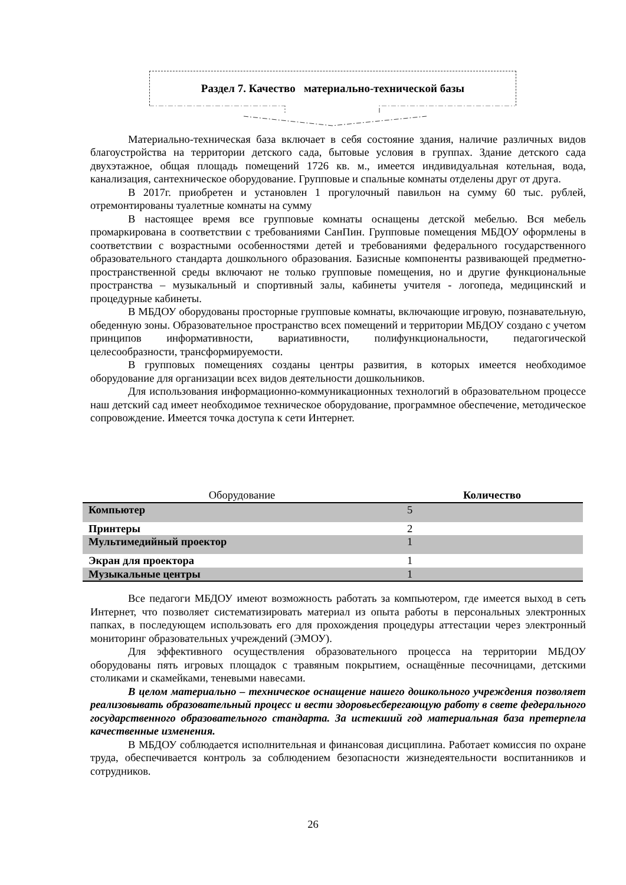Раздел 7. Качество материально-технической базы
Материально-техническая база включает в себя состояние здания, наличие различных видов благоустройства на территории детского сада, бытовые условия в группах. Здание детского сада двухэтажное, общая площадь помещений 1726 кв. м., имеется индивидуальная котельная, вода, канализация, сантехническое оборудование. Групповые и спальные комнаты отделены друг от друга.
В 2017г. приобретен и установлен 1 прогулочный павильон на сумму 60 тыс. рублей, отремонтированы туалетные комнаты на сумму
В настоящее время все групповые комнаты оснащены детской мебелью. Вся мебель промаркирована в соответствии с требованиями СанПин. Групповые помещения МБДОУ оформлены в соответствии с возрастными особенностями детей и требованиями федерального государственного образовательного стандарта дошкольного образования. Базисные компоненты развивающей предметно- пространственной среды включают не только групповые помещения, но и другие функциональные пространства – музыкальный и спортивный залы, кабинеты учителя - логопеда, медицинский и процедурные кабинеты.
В МБДОУ оборудованы просторные групповые комнаты, включающие игровую, познавательную, обеденную зоны. Образовательное пространство всех помещений и территории МБДОУ создано с учетом принципов информативности, вариативности, полифункциональности, педагогической целесообразности, трансформируемости.
В групповых помещениях созданы центры развития, в которых имеется необходимое оборудование для организации всех видов деятельности дошкольников.
Для использования информационно-коммуникационных технологий в образовательном процессе наш детский сад имеет необходимое техническое оборудование, программное обеспечение, методическое сопровождение. Имеется точка доступа к сети Интернет.
| Оборудование | Количество |
| --- | --- |
| Компьютер | 5 |
| Принтеры | 2 |
| Мультимедийный проектор | 1 |
| Экран для проектора | 1 |
| Музыкальные центры | 1 |
Все педагоги МБДОУ имеют возможность работать за компьютером, где имеется выход в сеть Интернет, что позволяет систематизировать материал из опыта работы в персональных электронных папках, в последующем использовать его для прохождения процедуры аттестации через электронный мониторинг образовательных учреждений (ЭМОУ).
Для эффективного осуществления образовательного процесса на территории МБДОУ оборудованы пять игровых площадок с травяным покрытием, оснащённые песочницами, детскими столиками и скамейками, теневыми навесами.
В целом материально – техническое оснащение нашего дошкольного учреждения позволяет реализовывать образовательный процесс и вести здоровьесберегающую работу в свете федерального государственного образовательного стандарта. За истекший год материальная база претерпела качественные изменения.
В МБДОУ соблюдается исполнительная и финансовая дисциплина. Работает комиссия по охране труда, обеспечивается контроль за соблюдением безопасности жизнедеятельности воспитанников и сотрудников.
26